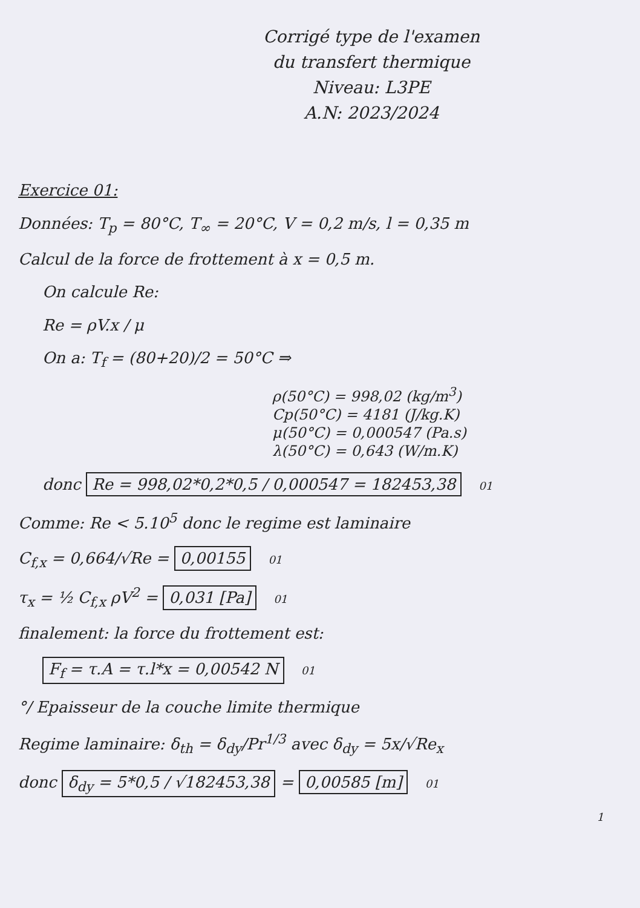Corrigé type de l'examen
du transfert thermique
Niveau: L3PE
A.N: 2023/2024
Exercice 01:
Données: T<sub>p</sub> = 80°C, T<sub>∞</sub> = 20°C, V = 0,2 m/s, l = 0,35 m
Calcul de la force de frottement à x = 0,5 m.
On calcule Re:
Re = ρV.x / μ
On a: T<sub>f</sub> = (80+20)/2 = 50°C ⇒
ρ(50°C) = 998,02 (kg/m<sup>3</sup>)
Cp(50°C) = 4181 (J/kg.K)
μ(50°C) = 0,000547 (Pa.s)
λ(50°C) = 0,643 (W/m.K)
donc Re = 998,02*0,2*0,5 / 0,000547 = 182453,38 01
Comme: Re < 5.10<sup>5</sup> donc le regime est laminaire
C<sub>f,x</sub> = 0,664/√Re = 0,00155 01
τ<sub>x</sub> = ½ C<sub>f,x</sub> ρV<sup>2</sup> = 0,031 [Pa] 01
finalement: la force du frottement est:
F<sub>f</sub> = τ.A = τ.l*x = 0,00542 N 01
°/ Epaisseur de la couche limite thermique
Regime laminaire: δ<sub>th</sub> = δ<sub>dy</sub>/Pr<sup>1/3</sup> avec δ<sub>dy</sub> = 5x/√Re<sub>x</sub>
donc δ<sub>dy</sub> = 5*0,5 / √182453,38 = 0,00585 [m] 01
1